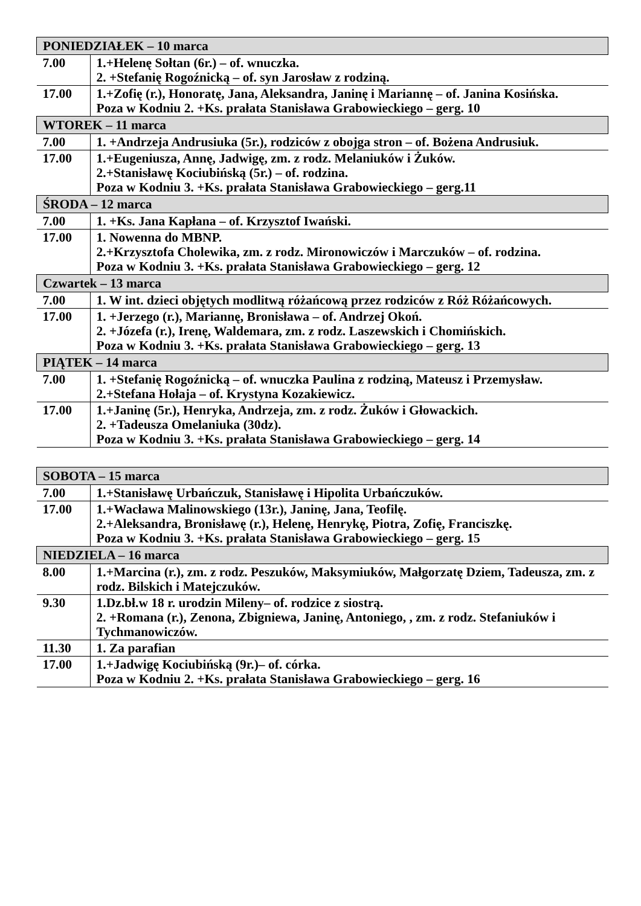| PONIEDZIAŁEK – 10 marca | |
| --- | --- |
| 7.00 | 1.+Helenę Sołtan (6r.) – of. wnuczka. 2. +Stefanię Rogoźnicką – of. syn Jarosław z rodziną. |
| 17.00 | 1.+Zofię (r.), Honoratę, Jana, Aleksandra, Janinę i Mariannę – of. Janina Kosińska. Poza w Kodniu 2. +Ks. prałata Stanisława Grabowieckiego – gerg. 10 |
| WTOREK – 11 marca | |
| 7.00 | 1. +Andrzeja Andrusiuka (5r.), rodziców z obojga stron – of. Bożena Andrusiuk. |
| 17.00 | 1.+Eugeniusza, Annę, Jadwigę, zm. z rodz. Melaniuków i Żuków. 2.+Stanisławę Kociubińską (5r.) – of. rodzina. Poza w Kodniu 3. +Ks. prałata Stanisława Grabowieckiego – gerg.11 |
| ŚRODA – 12 marca | |
| 7.00 | 1. +Ks. Jana Kapłana – of. Krzysztof Iwański. |
| 17.00 | 1. Nowenna do MBNP. 2.+Krzysztofa Cholewika, zm. z rodz. Mironowiczów i Marczuków – of. rodzina. Poza w Kodniu 3. +Ks. prałata Stanisława Grabowieckiego – gerg. 12 |
| Czwartek – 13 marca | |
| 7.00 | 1. W int. dzieci objętych modlitwą różańcową przez rodziców z Róż Różańcowych. |
| 17.00 | 1. +Jerzego (r.), Mariannę, Bronisława – of. Andrzej Okoń. 2. +Józefa (r.), Irenę, Waldemara, zm. z rodz. Laszewskich i Chomińskich. Poza w Kodniu 3. +Ks. prałata Stanisława Grabowieckiego – gerg. 13 |
| PIĄTEK – 14 marca | |
| 7.00 | 1. +Stefanię Rogoźnicką – of. wnuczka Paulina z rodziną, Mateusz i Przemysław. 2.+Stefana Hołaja – of. Krystyna Kozakiewicz. |
| 17.00 | 1.+Janinę (5r.), Henryka, Andrzeja, zm. z rodz. Żuków i Głowackich. 2. +Tadeusza Omelaniuka (30dz). Poza w Kodniu 3. +Ks. prałata Stanisława Grabowieckiego – gerg. 14 |
| SOBOTA – 15 marca | |
| --- | --- |
| 7.00 | 1.+Stanisławę Urbańczuk, Stanisławę i Hipolita Urbańczuków. |
| 17.00 | 1.+Wacława Malinowskiego (13r.), Janinę, Jana, Teofilę. 2.+Aleksandra, Bronisławę (r.), Helenę, Henrykę, Piotra, Zofię, Franciszkę. Poza w Kodniu 3. +Ks. prałata Stanisława Grabowieckiego – gerg. 15 |
| NIEDZIELA – 16 marca | |
| 8.00 | 1.+Marcina (r.), zm. z rodz. Peszuków, Maksymiuków, Małgorzatę Dziem, Tadeusza, zm. z rodz. Bilskich i Matejczuków. |
| 9.30 | 1.Dz.bł.w 18 r. urodzin Mileny– of. rodzice z siostrą. 2. +Romana (r.), Zenona, Zbigniewa, Janinę, Antoniego, , zm. z rodz. Stefaniuków i Tychmanowiczów. |
| 11.30 | 1. Za parafian |
| 17.00 | 1.+Jadwigę Kociubińską (9r.)– of. córka. Poza w Kodniu 2. +Ks. prałata Stanisława Grabowieckiego – gerg. 16 |